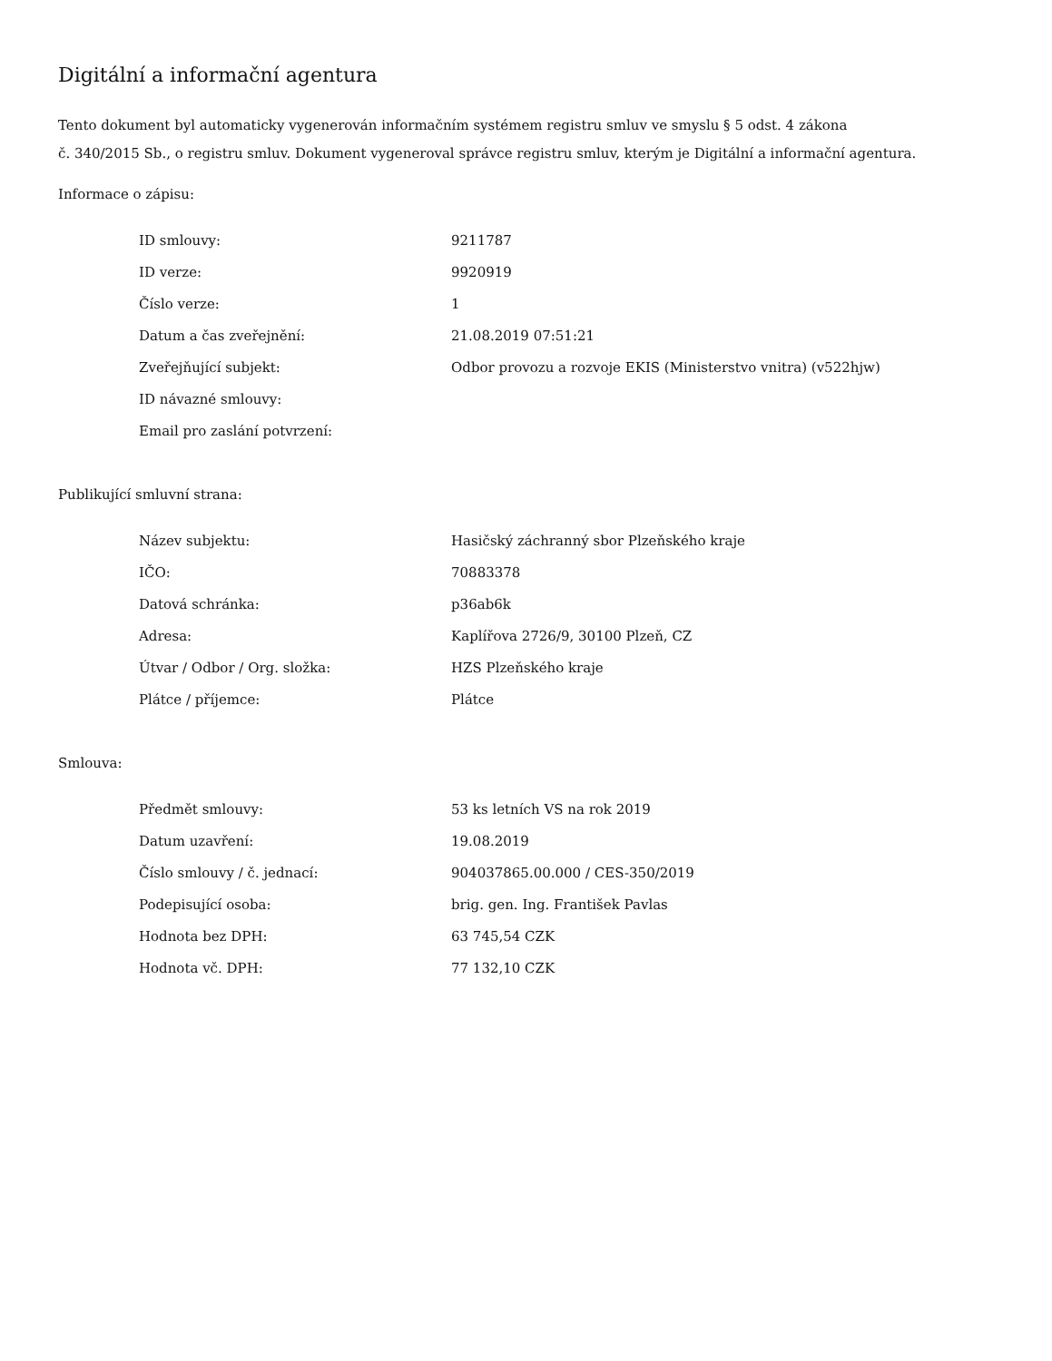Digitální a informační agentura
Tento dokument byl automaticky vygenerován informačním systémem registru smluv ve smyslu § 5 odst. 4 zákona
č. 340/2015 Sb., o registru smluv. Dokument vygeneroval správce registru smluv, kterým je Digitální a informační agentura.
Informace o zápisu:
| ID smlouvy: | 9211787 |
| ID verze: | 9920919 |
| Číslo verze: | 1 |
| Datum a čas zveřejnění: | 21.08.2019 07:51:21 |
| Zveřejňující subjekt: | Odbor provozu a rozvoje EKIS (Ministerstvo vnitra) (v522hjw) |
| ID návazné smlouvy: | |
| Email pro zaslání potvrzení: | |
Publikující smluvní strana:
| Název subjektu: | Hasičský záchranný sbor Plzeňského kraje |
| IČO: | 70883378 |
| Datová schránka: | p36ab6k |
| Adresa: | Kaplířova 2726/9, 30100 Plzeň, CZ |
| Útvar / Odbor / Org. složka: | HZS Plzeňského kraje |
| Plátce / příjemce: | Plátce |
Smlouva:
| Předmět smlouvy: | 53 ks letních VS na rok 2019 |
| Datum uzavření: | 19.08.2019 |
| Číslo smlouvy / č. jednací: | 904037865.00.000 / CES-350/2019 |
| Podepisující osoba: | brig. gen. Ing. František Pavlas |
| Hodnota bez DPH: | 63 745,54 CZK |
| Hodnota vč. DPH: | 77 132,10 CZK |